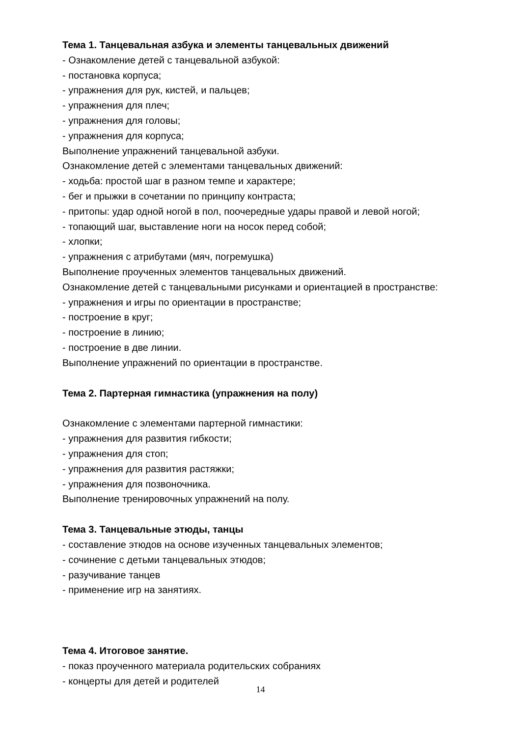Тема 1. Танцевальная азбука и элементы танцевальных движений
- Ознакомление детей с танцевальной азбукой:
- постановка корпуса;
- упражнения для рук, кистей, и пальцев;
- упражнения для плеч;
- упражнения для головы;
- упражнения для корпуса;
Выполнение упражнений танцевальной азбуки.
Ознакомление детей с элементами танцевальных движений:
- ходьба: простой шаг в разном темпе и характере;
- бег и прыжки в сочетании по принципу контраста;
- притопы: удар одной ногой в пол, поочередные удары правой и левой ногой;
- топающий шаг, выставление ноги на носок перед собой;
- хлопки;
- упражнения с атрибутами (мяч, погремушка)
Выполнение проученных элементов танцевальных движений.
Ознакомление детей с танцевальными рисунками и ориентацией в пространстве:
- упражнения и игры по ориентации в пространстве;
- построение в круг;
- построение в линию;
- построение в две линии.
Выполнение упражнений по ориентации в пространстве.
Тема 2. Партерная гимнастика (упражнения на полу)
Ознакомление с элементами партерной гимнастики:
- упражнения для развития гибкости;
- упражнения для стоп;
- упражнения для развития растяжки;
- упражнения для позвоночника.
Выполнение тренировочных упражнений на полу.
Тема 3. Танцевальные этюды, танцы
- составление этюдов на основе изученных танцевальных элементов;
- сочинение с детьми танцевальных этюдов;
- разучивание танцев
- применение игр на занятиях.
Тема 4. Итоговое занятие.
- показ проученного материала родительских собраниях
- концерты для детей и родителей
14